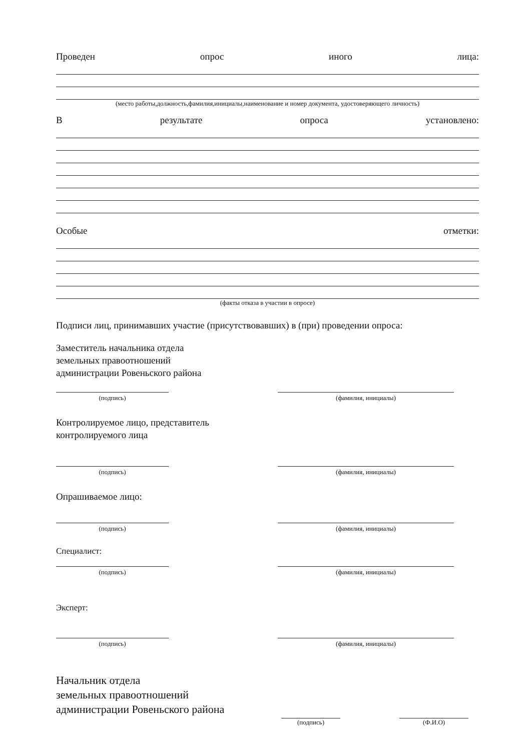Проведен опрос иного лица:
(место работы,должность,фамилия,инициалы,наименование и номер документа, удостоверяющего личность)
Врезультате опроса установлено:
Особые отметки:
(факты отказа в участии в опросе)
Подписи лиц, принимавших участие (присутствовавших) в (при) проведении опроса:
Заместитель начальника отдела
земельных правоотношений
администрации Ровеньского района
(подпись) (фамилия, инициалы)
Контролируемое лицо, представитель
контролируемого лица
(подпись) (фамилия, инициалы)
Опрашиваемое лицо:
(подпись) (фамилия, инициалы)
Специалист:
(подпись) (фамилия, инициалы)
Эксперт:
(подпись) (фамилия, инициалы)
Начальник отдела
земельных правоотношений
администрации Ровеньского района
(подпись)
(Ф.И.О)